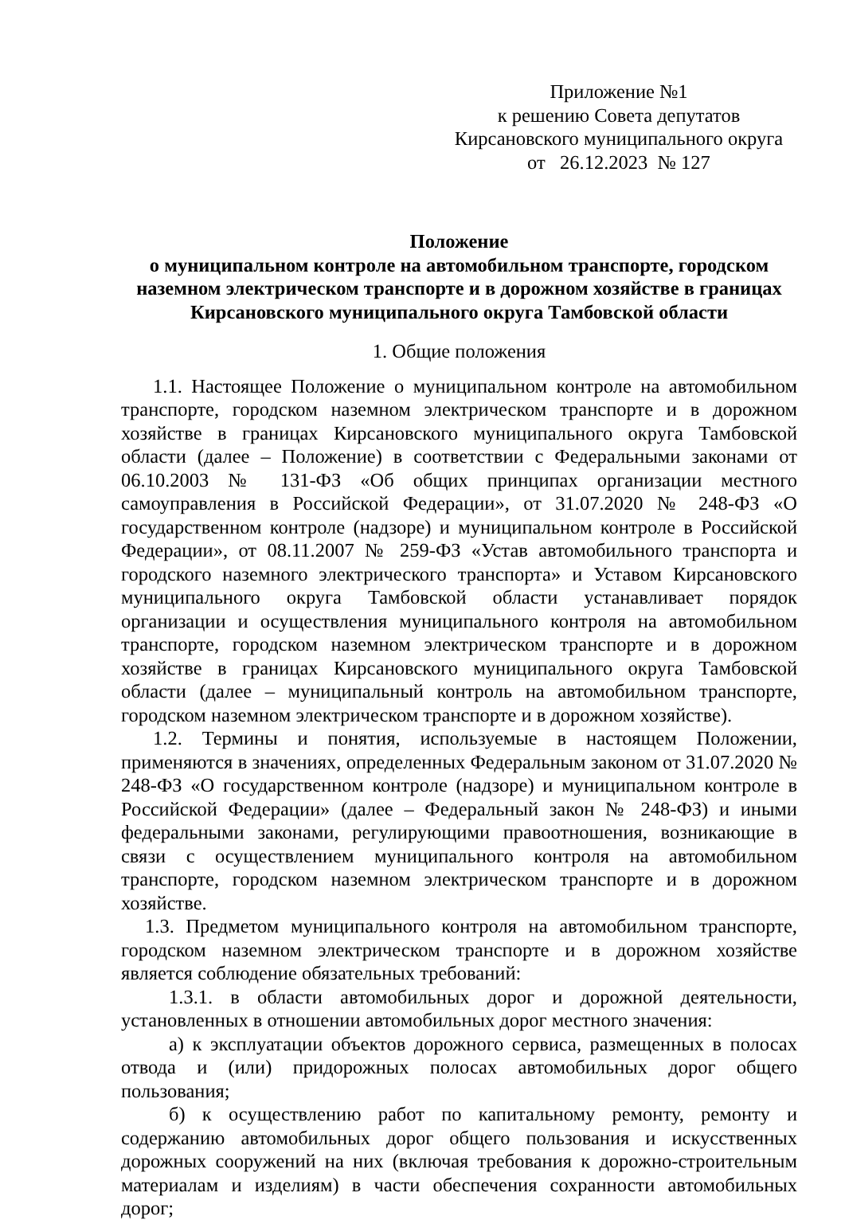Приложение №1
к решению Совета депутатов
Кирсановского муниципального округа
от 26.12.2023 № 127
Положение
о муниципальном контроле на автомобильном транспорте, городском наземном электрическом транспорте и в дорожном хозяйстве в границах Кирсановского муниципального округа Тамбовской области
1. Общие положения
1.1. Настоящее Положение о муниципальном контроле на автомобильном транспорте, городском наземном электрическом транспорте и в дорожном хозяйстве в границах Кирсановского муниципального округа Тамбовской области (далее – Положение) в соответствии с Федеральными законами от 06.10.2003 № 131-ФЗ «Об общих принципах организации местного самоуправления в Российской Федерации», от 31.07.2020 № 248-ФЗ «О государственном контроле (надзоре) и муниципальном контроле в Российской Федерации», от 08.11.2007 № 259-ФЗ «Устав автомобильного транспорта и городского наземного электрического транспорта» и Уставом Кирсановского муниципального округа Тамбовской области устанавливает порядок организации и осуществления муниципального контроля на автомобильном транспорте, городском наземном электрическом транспорте и в дорожном хозяйстве в границах Кирсановского муниципального округа Тамбовской области (далее – муниципальный контроль на автомобильном транспорте, городском наземном электрическом транспорте и в дорожном хозяйстве).
1.2. Термины и понятия, используемые в настоящем Положении, применяются в значениях, определенных Федеральным законом от 31.07.2020 № 248-ФЗ «О государственном контроле (надзоре) и муниципальном контроле в Российской Федерации» (далее – Федеральный закон № 248-ФЗ) и иными федеральными законами, регулирующими правоотношения, возникающие в связи с осуществлением муниципального контроля на автомобильном транспорте, городском наземном электрическом транспорте и в дорожном хозяйстве.
1.3. Предметом муниципального контроля на автомобильном транспорте, городском наземном электрическом транспорте и в дорожном хозяйстве является соблюдение обязательных требований:
1.3.1. в области автомобильных дорог и дорожной деятельности, установленных в отношении автомобильных дорог местного значения:
а) к эксплуатации объектов дорожного сервиса, размещенных в полосах отвода и (или) придорожных полосах автомобильных дорог общего пользования;
б) к осуществлению работ по капитальному ремонту, ремонту и содержанию автомобильных дорог общего пользования и искусственных дорожных сооружений на них (включая требования к дорожно-строительным материалам и изделиям) в части обеспечения сохранности автомобильных дорог;